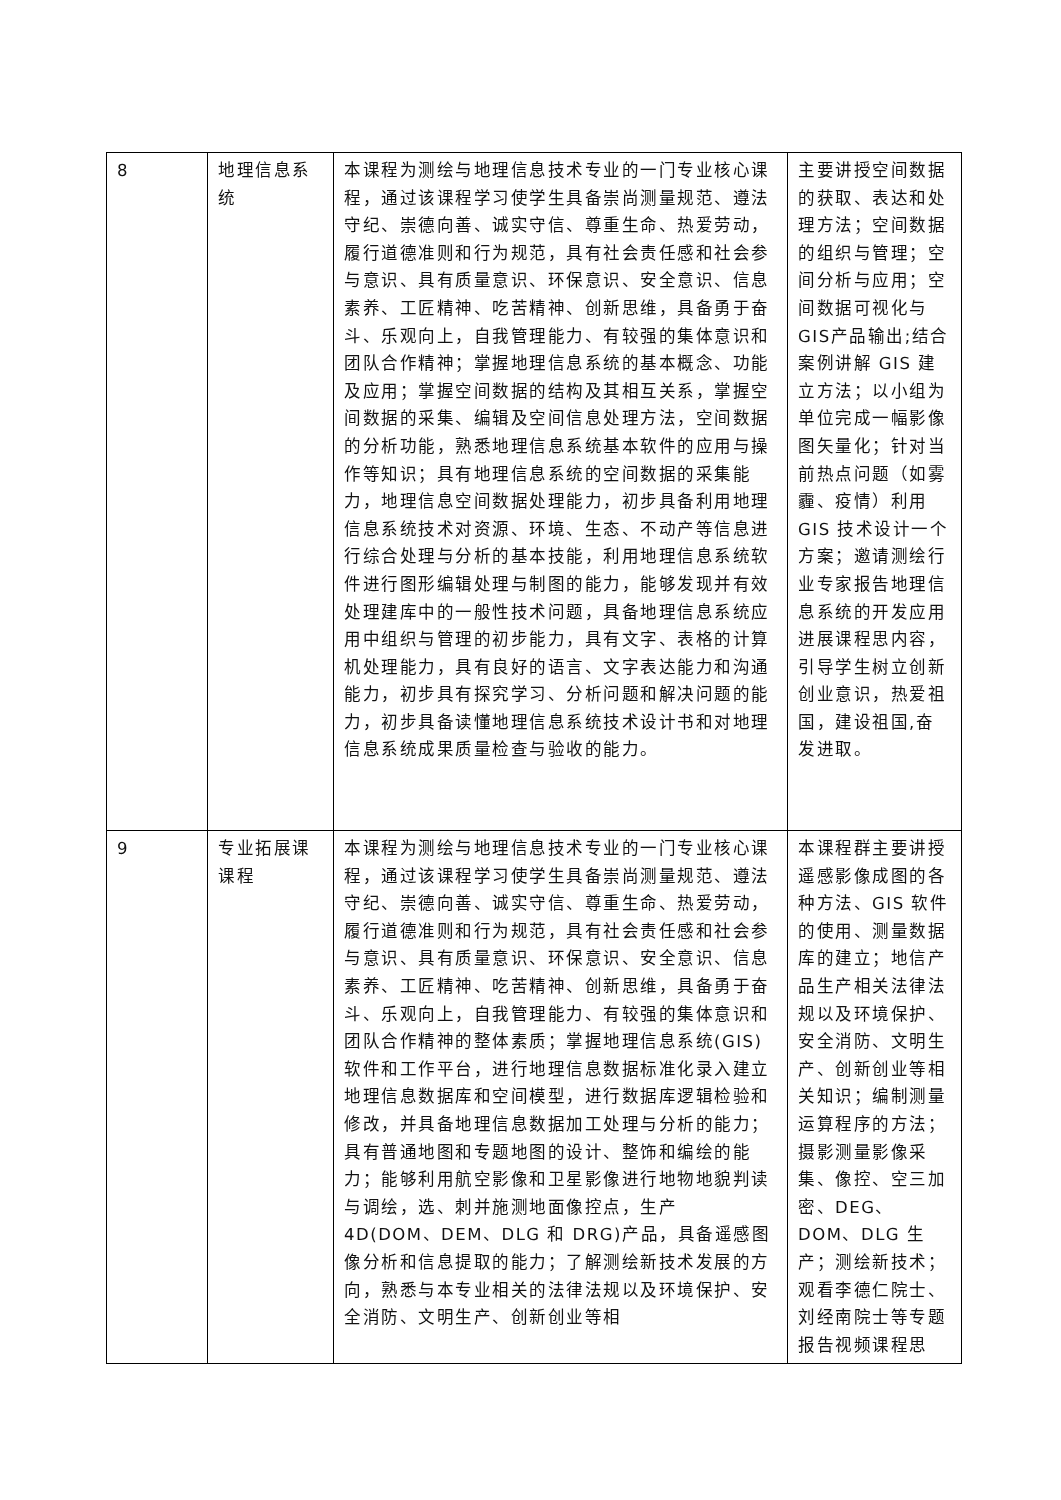| 8 | 地理信息系统 | 本课程为测绘与地理信息技术专业的一门专业核心课程，通过该课程学习使学生具备崇尚测量规范、遵法守纪、崇德向善、诚实守信、尊重生命、热爱劳动，履行道德准则和行为规范，具有社会责任感和社会参与意识、具有质量意识、环保意识、安全意识、信息素养、工匠精神、吃苦精神、创新思维，具备勇于奋斗、乐观向上，自我管理能力、有较强的集体意识和团队合作精神；掌握地理信息系统的基本概念、功能及应用；掌握空间数据的结构及其相互关系，掌握空间数据的采集、编辑及空间信息处理方法，空间数据的分析功能，熟悉地理信息系统基本软件的应用与操作等知识；具有地理信息系统的空间数据的采集能力，地理信息空间数据处理能力，初步具备利用地理信息系统技术对资源、环境、生态、不动产等信息进行综合处理与分析的基本技能，利用地理信息系统软件进行图形编辑处理与制图的能力，能够发现并有效处理建库中的一般性技术问题，具备地理信息系统应用中组织与管理的初步能力，具有文字、表格的计算机处理能力，具有良好的语言、文字表达能力和沟通能力，初步具有探究学习、分析问题和解决问题的能力，初步具备读懂地理信息系统技术设计书和对地理信息系统成果质量检查与验收的能力。 | 主要讲授空间数据的获取、表达和处理方法；空间数据的组织与管理；空间分析与应用；空间数据可视化与GIS产品输出;结合案例讲解 GIS 建立方法；以小组为单位完成一幅影像图矢量化；针对当前热点问题（如雾霾、疫情）利用 GIS 技术设计一个方案；邀请测绘行业专家报告地理信息系统的开发应用进展课程思内容，引导学生树立创新创业意识，热爱祖国，建设祖国,奋发进取。 |
| 9 | 专业拓展课课程 | 本课程为测绘与地理信息技术专业的一门专业核心课程，通过该课程学习使学生具备崇尚测量规范、遵法守纪、崇德向善、诚实守信、尊重生命、热爱劳动，履行道德准则和行为规范，具有社会责任感和社会参与意识、具有质量意识、环保意识、安全意识、信息素养、工匠精神、吃苦精神、创新思维，具备勇于奋斗、乐观向上，自我管理能力、有较强的集体意识和团队合作精神的整体素质；掌握地理信息系统(GIS) 软件和工作平台，进行地理信息数据标准化录入建立地理信息数据库和空间模型，进行数据库逻辑检验和修改，并具备地理信息数据加工处理与分析的能力；具有普通地图和专题地图的设计、整饰和编绘的能力；能够利用航空影像和卫星影像进行地物地貌判读与调绘，选、刺并施测地面像控点，生产 4D(DOM、DEM、DLG 和 DRG)产品，具备遥感图像分析和信息提取的能力；了解测绘新技术发展的方向，熟悉与本专业相关的法律法规以及环境保护、安全消防、文明生产、创新创业等相 | 本课程群主要讲授遥感影像成图的各种方法、GIS 软件的使用、测量数据库的建立；地信产品生产相关法律法规以及环境保护、安全消防、文明生产、创新创业等相关知识；编制测量运算程序的方法；摄影测量影像采集、像控、空三加密、DEG、DOM、DLG 生产；测绘新技术；观看李德仁院士、刘经南院士等专题报告视频课程思 |